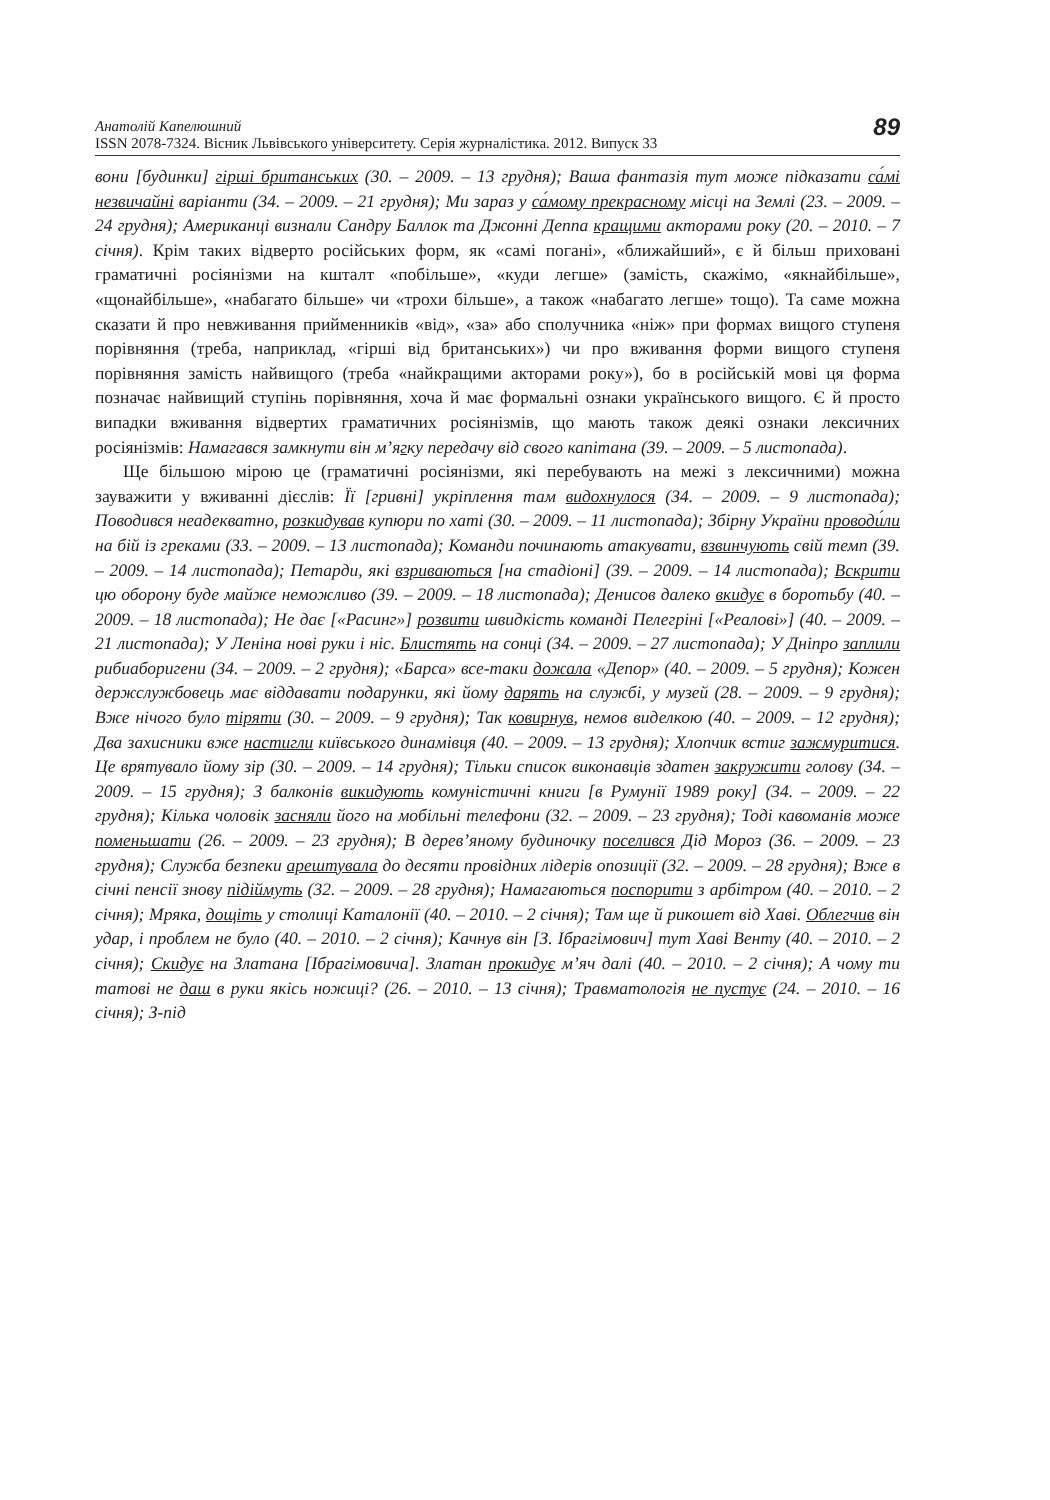Анатолій Капелюшний
ISSN 2078-7324. Вісник Львівського університету. Серія журналістика. 2012. Випуск 33
89
вони [будинки] гірші британських (30. – 2009. – 13 грудня); Ваша фантазія тут може підказати са́мі незвичайні варіанти (34. – 2009. – 21 грудня); Ми зараз у са́мому прекрасному місці на Землі (23. – 2009. – 24 грудня); Американці визнали Сандру Баллок та Джонні Деппа кращими акторами року (20. – 2010. – 7 січня). Крім таких відверто російських форм, як «самі погані», «ближайший», є й більш приховані граматичні росіянізми на кшталт «побільше», «куди легше» (замість, скажімо, «якнайбільше», «щонайбільше», «набагато більше» чи «трохи більше», а також «набагато легше» тощо). Та саме можна сказати й про невживання прийменників «від», «за» або сполучника «ніж» при формах вищого ступеня порівняння (треба, наприклад, «гірші від британських») чи про вживання форми вищого ступеня порівняння замість найвищого (треба «найкращими акторами року»), бо в російській мові ця форма позначає найвищий ступінь порівняння, хоча й має формальні ознаки українського вищого. Є й просто випадки вживання відвертих граматичних росіянізмів, що мають також деякі ознаки лексичних росіянізмів: Намагався замкнути він м’ягку передачу від свого капітана (39. – 2009. – 5 листопада).
Ще більшою мірою це (граматичні росіянізми, які перебувають на межі з лексичними) можна зауважити у вживанні дієслів: Її [гривні] укріплення там видохнулося (34. – 2009. – 9 листопада); Поводився неадекватно, розкидував купюри по хаті (30. – 2009. – 11 листопада); Збірну України проводи́ли на бій із греками (33. – 2009. – 13 листопада); Команди починають атакувати, взвинчують свій темп (39. – 2009. – 14 листопада); Петарди, які взриваються [на стадіоні] (39. – 2009. – 14 листопада); Вскрити цю оборону буде майже неможливо (39. – 2009. – 18 листопада); Денисов далеко вкидує в боротьбу (40. – 2009. – 18 листопада); Не дає [«Расинг»] розвити швидкість команді Пелегріні [«Реалові»] (40. – 2009. – 21 листопада); У Леніна нові руки і ніс. Блистять на сонці (34. – 2009. – 27 листопада); У Дніпро заплили рибиаборигени (34. – 2009. – 2 грудня); «Барса» все-таки дожала «Депор» (40. – 2009. – 5 грудня); Кожен держслужбовець має віддавати подарунки, які йому дарять на службі, у музей (28. – 2009. – 9 грудня); Вже нічого було тіряти (30. – 2009. – 9 грудня); Так ковирнув, немов виделкою (40. – 2009. – 12 грудня); Два захисники вже настигли київського динамівця (40. – 2009. – 13 грудня); Хлопчик встиг зажмуритися. Це врятувало йому зір (30. – 2009. – 14 грудня); Тільки список виконавців здатен закружити голову (34. – 2009. – 15 грудня); З балконів викидують комуністичні книги [в Румунії 1989 року] (34. – 2009. – 22 грудня); Кілька чоловік засняли його на мобільні телефони (32. – 2009. – 23 грудня); Тоді кавоманів може поменьшати (26. – 2009. – 23 грудня); В дерев’яному будиночку поселився Дід Мороз (36. – 2009. – 23 грудня); Служба безпеки арештувала до десяти провідних лідерів опозиції (32. – 2009. – 28 грудня); Вже в січні пенсії знову підіймуть (32. – 2009. – 28 грудня); Намагаються поспорити з арбітром (40. – 2010. – 2 січня); Мряка, дощіть у столиці Каталонії (40. – 2010. – 2 січня); Там ще й рикошет від Хаві. Облегчив він удар, і проблем не було (40. – 2010. – 2 січня); Качнув він [З. Ібрагімович] тут Хаві Венту (40. – 2010. – 2 січня); Скидує на Златана [Ібрагімовича]. Златан прокидує м’яч далі (40. – 2010. – 2 січня); А чому ти татові не даш в руки якісь ножиці? (26. – 2010. – 13 січня); Травматологія не пустує (24. – 2010. – 16 січня); З-під